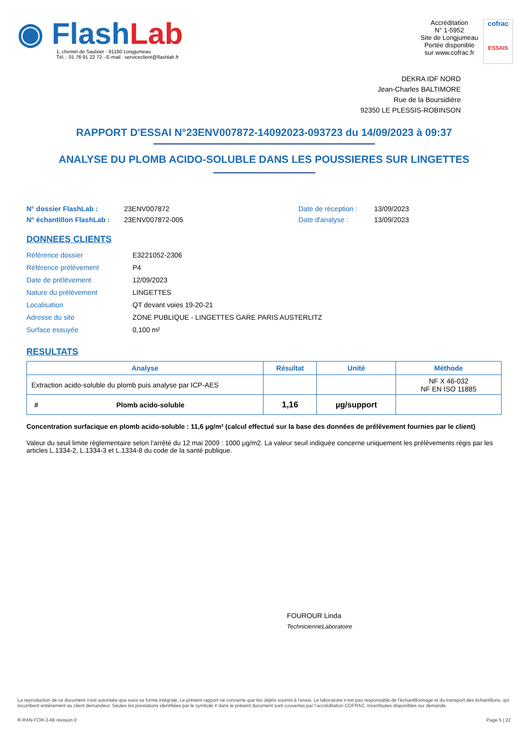◉ FlashLab
1, chemin de Saulxier - 91160 Longjumeau
Tél. : 01 76 91 22 72 - E-mail : serviceclient@flashlab.fr
Accréditation
N° 1-5952
Site de Longjumeau
Portée disponible
sur www.cofrac.fr
cofrac
ESSAIS
DEKRA IDF NORD
Jean-Charles BALTIMORE
Rue de la Boursidière
92350 LE PLESSIS-ROBINSON
RAPPORT D'ESSAI N°23ENV007872-14092023-093723 du 14/09/2023 à 09:37
ANALYSE DU PLOMB ACIDO-SOLUBLE DANS LES POUSSIERES SUR LINGETTES
N° dossier FlashLab :
N° échantillon FlashLab :
23ENV007872
23ENV007872-005
Date de réception :
Date d'analyse :
13/09/2023
13/09/2023
DONNEES CLIENTS
| Référence dossier | E3221052-2306 |
| Référence prélèvement | P4 |
| Date de prélèvement | 12/09/2023 |
| Nature du prélèvement | LINGETTES |
| Localisation | QT devant voies 19-20-21 |
| Adresse du site | ZONE PUBLIQUE - LINGETTES GARE PARIS AUSTERLITZ |
| Surface essuyée | 0,100 m² |
RESULTATS
| Analyse | Résultat | Unité | Méthode |
| --- | --- | --- | --- |
| Extraction acido-soluble du plomb puis analyse par ICP-AES | | | NF X 46-032 NF EN ISO 11885 |
| # Plomb acido-soluble | 1,16 | µg/support | |
Concentration surfacique en plomb acido-soluble : 11,6 µg/m² (calcul effectué sur la base des données de prélèvement fournies par le client)
Valeur du seuil limite règlementaire selon l’arrêté du 12 mai 2009 : 1000 µg/m2. La valeur seuil indiquée concerne uniquement les prélèvements régis par les articles L.1334-2, L.1334-3 et L.1334-8 du code de la santé publique.
FOUROUR Linda
TechnicienneLaboratoire
La reproduction de ce document n’est autorisée que sous sa forme intégrale. Le présent rapport ne concerne que les objets soumis à l’essai. Le laboratoire n’est pas responsable de l’échantillonnage et du transport des échantillons, qui incombent entièrement au client demandeur. Seules les prestations identifiées par le symbole # dans le présent document sont couvertes par l’accréditation COFRAC. Incertitudes disponibles sur demande.
R-RAN-FOR-3-66 révision 0 Page 5 | 22